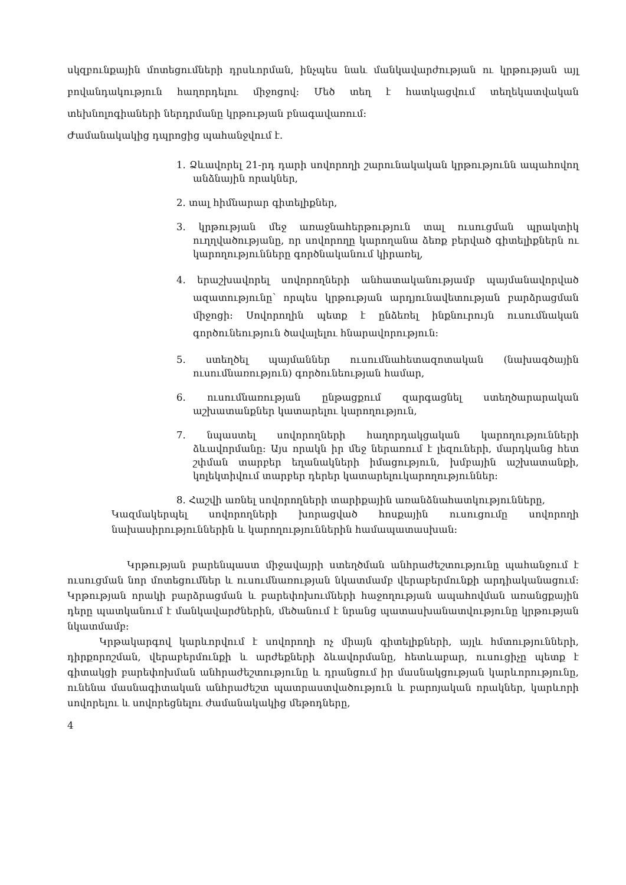սկզբունքային մոտեցումների դրսևորման, ինչպես նաև մանկավարժության ու կրթության այլ բովանդակություն հաղորդելու միջոցով: Մեծ տեղ է հատկացվում տեղեկատվական տեխնոլոգիաների ներդրմանը կրթության բնագավառում:
Ժամանակակից դպրոցից պահանջվում է.
1. Ձևավորել 21-րդ դարի սովորողի շարունակական կրթությունն ապահովող անձնային որակներ,
2. տալ հիմնարար գիտելիքներ,
3. կրթության մեջ առաջնահերթություն տալ ուսուցման պրակտիկ ուղղվածությանը, որ սովորողը կարողանա ձեռք բերված գիտելիքներն ու կարողությունները գործնականում կիրառել,
4. երաշխավորել սովորողների անհատականությամբ պայմանավորված ազատությունը՝ որպես կրթության արդյունավետության բարձրացման միջոցի: Սովորողին պետք է ընձեռել ինքնուրույն ուսումնական գործունեություն ծավալելու հնարավորություն:
5. ստեղծել պայմաններ ուսումնահետազոտական (նախագծային ուսումնառություն) գործունեության համար,
6. ուսումնառության ընթացքում զարգացնել ստեղծարարական աշխատանքներ կատարելու կարողություն,
7. նպաստել սովորողների հաղորդակցական կարողությունների ձևավորմանը: Այս որակն իր մեջ ներառում է լեզուների, մարդկանց հետ շփման տարբեր եղանակների իմացություն, խմբային աշխատանքի, կոլեկտիվում տարբեր դերեր կատարելուկարողություններ:
8. Հաշվի առնել սովորողների տարիքային առանձնահատկությունները,
Կազմակերպել սովորողների խորացված հոսքային ուսուցումը սովորողի նախասիրություններին և կարողություններին համապատասխան:
Կրթության բարենպաստ միջավայրի ստեղծման անհրաժեշտությունը պահանջում է ուսուցման նոր մոտեցումներ և ուսումնառության նկատմամբ վերաբերմունքի արդիականացում: Կրթության որակի բարձրացման և բարեփոխումների հաջողության ապահովման առանցքային դերը պատկանում է մանկավարժներին, մեծանում է նրանց պատասխանատվությունը կրթության նկատմամբ:
Կրթակարգով կարևորվում է սովորողի ոչ միայն գիտելիքների, այլև հմտությունների, դիրքորոշման, վերաբերմունքի և արժեքների ձևավորմանը, հետևաբար, ուսուցիչը պետք է գիտակցի բարեփոխման անհրաժեշտությունը և դրանցում իր մասնակցության կարևորությունը, ունենա մասնագիտական անհրաժեշտ պատրաստվածություն և բարոյական որակներ, կարևորի սովորելու և սովորեցնելու ժամանակակից մեթոդները,
4